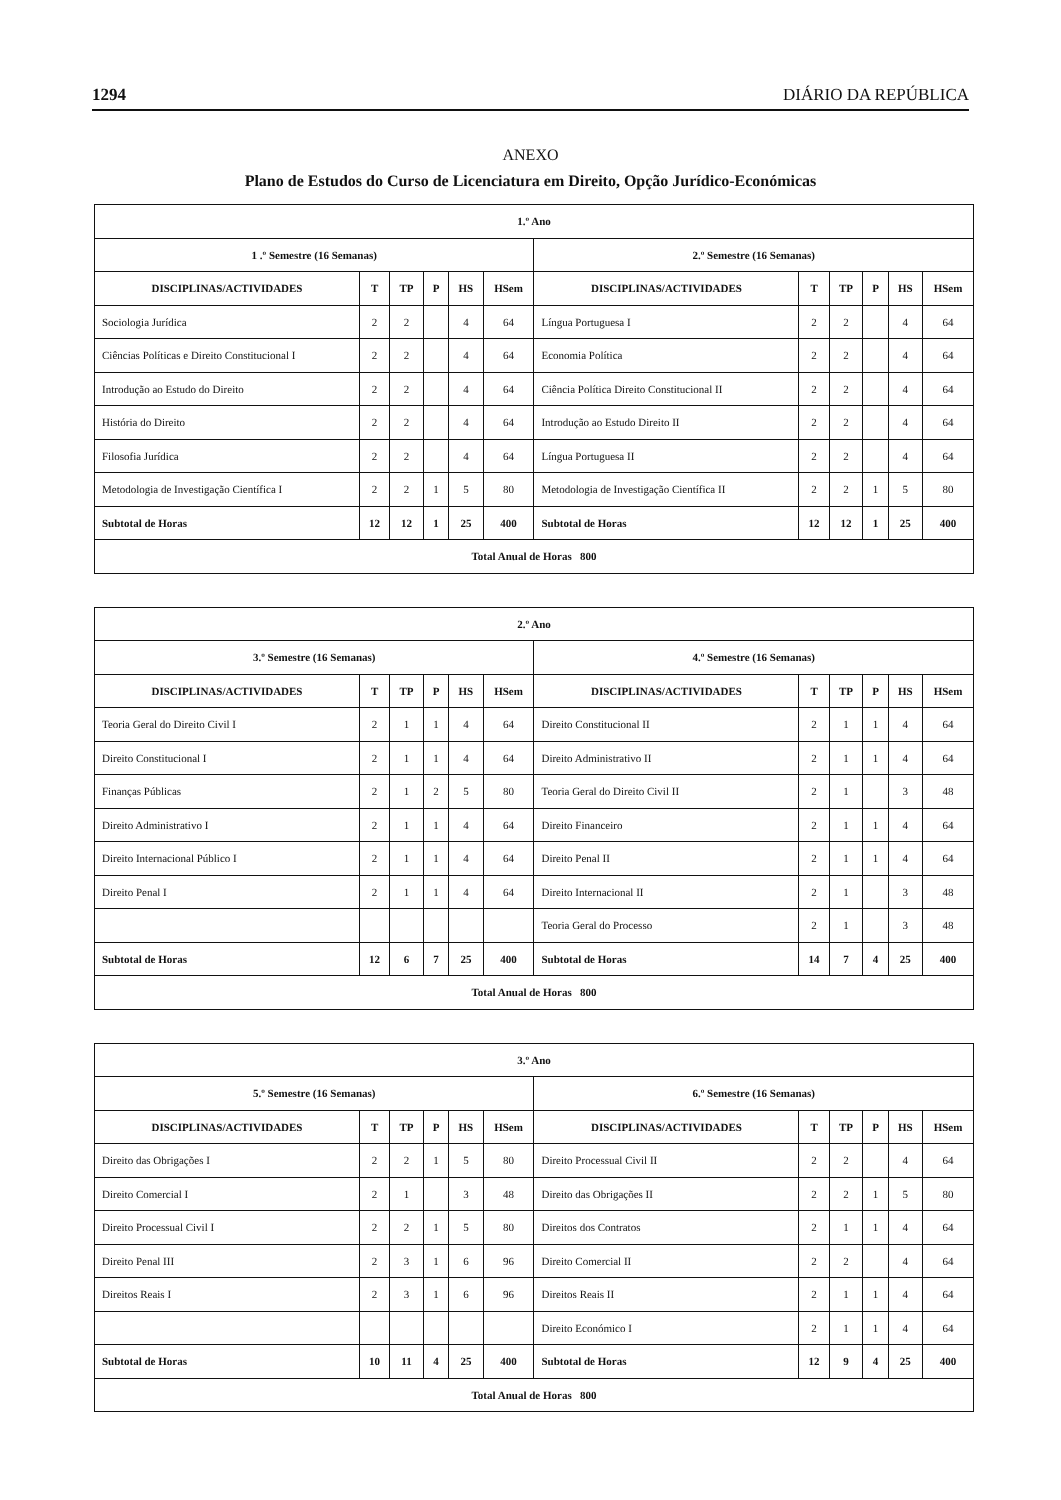1294 DIÁRIO DA REPÚBLICA
ANEXO
Plano de Estudos do Curso de Licenciatura em Direito, Opção Jurídico-Económicas
| 1.º Ano | | | | | | | | | | | |
| --- | --- | --- | --- | --- | --- | --- | --- | --- | --- | --- | --- |
| 1 .º Semestre (16 Semanas) | | | | | | 2.º Semestre (16 Semanas) | | | | | |
| DISCIPLINAS/ACTIVIDADES | T | TP | P | HS | HSem | DISCIPLINAS/ACTIVIDADES | T | TP | P | HS | HSem |
| Sociologia Jurídica | 2 | 2 | | 4 | 64 | Língua Portuguesa I | 2 | 2 | | 4 | 64 |
| Ciências Políticas e Direito Constitucional I | 2 | 2 | | 4 | 64 | Economia Política | 2 | 2 | | 4 | 64 |
| Introdução ao Estudo do Direito | 2 | 2 | | 4 | 64 | Ciência Política Direito Constitucional II | 2 | 2 | | 4 | 64 |
| História do Direito | 2 | 2 | | 4 | 64 | Introdução ao Estudo Direito II | 2 | 2 | | 4 | 64 |
| Filosofia Jurídica | 2 | 2 | | 4 | 64 | Língua Portuguesa II | 2 | 2 | | 4 | 64 |
| Metodologia de Investigação Científica I | 2 | 2 | 1 | 5 | 80 | Metodologia de Investigação Científica II | 2 | 2 | 1 | 5 | 80 |
| Subtotal de Horas | 12 | 12 | 1 | 25 | 400 | Subtotal de Horas | 12 | 12 | 1 | 25 | 400 |
| Total Anual de Horas 800 | | | | | | | | | | | |
| 2.º Ano | | | | | | | | | | | |
| --- | --- | --- | --- | --- | --- | --- | --- | --- | --- | --- | --- |
| 3.º Semestre (16 Semanas) | | | | | | 4.º Semestre (16 Semanas) | | | | | |
| DISCIPLINAS/ACTIVIDADES | T | TP | P | HS | HSem | DISCIPLINAS/ACTIVIDADES | T | TP | P | HS | HSem |
| Teoria Geral do Direito Civil I | 2 | 1 | 1 | 4 | 64 | Direito Constitucional II | 2 | 1 | 1 | 4 | 64 |
| Direito Constitucional I | 2 | 1 | 1 | 4 | 64 | Direito Administrativo II | 2 | 1 | 1 | 4 | 64 |
| Finanças Públicas | 2 | 1 | 2 | 5 | 80 | Teoria Geral do Direito Civil II | 2 | 1 | | 3 | 48 |
| Direito Administrativo I | 2 | 1 | 1 | 4 | 64 | Direito Financeiro | 2 | 1 | 1 | 4 | 64 |
| Direito Internacional Público I | 2 | 1 | 1 | 4 | 64 | Direito Penal II | 2 | 1 | 1 | 4 | 64 |
| Direito Penal I | 2 | 1 | 1 | 4 | 64 | Direito Internacional II | 2 | 1 | | 3 | 48 |
| | | | | | | Teoria Geral do Processo | 2 | 1 | | 3 | 48 |
| Subtotal de Horas | 12 | 6 | 7 | 25 | 400 | Subtotal de Horas | 14 | 7 | 4 | 25 | 400 |
| Total Anual de Horas 800 | | | | | | | | | | | |
| 3.º Ano | | | | | | | | | | | |
| --- | --- | --- | --- | --- | --- | --- | --- | --- | --- | --- | --- |
| 5.º Semestre (16 Semanas) | | | | | | 6.º Semestre (16 Semanas) | | | | | |
| DISCIPLINAS/ACTIVIDADES | T | TP | P | HS | HSem | DISCIPLINAS/ACTIVIDADES | T | TP | P | HS | HSem |
| Direito das Obrigações I | 2 | 2 | 1 | 5 | 80 | Direito Processual Civil II | 2 | 2 | | 4 | 64 |
| Direito Comercial I | 2 | 1 | | 3 | 48 | Direito das Obrigações II | 2 | 2 | 1 | 5 | 80 |
| Direito Processual Civil I | 2 | 2 | 1 | 5 | 80 | Direitos dos Contratos | 2 | 1 | 1 | 4 | 64 |
| Direito Penal III | 2 | 3 | 1 | 6 | 96 | Direito Comercial II | 2 | 2 | | 4 | 64 |
| Direitos Reais I | 2 | 3 | 1 | 6 | 96 | Direitos Reais II | 2 | 1 | 1 | 4 | 64 |
| | | | | | | Direito Económico I | 2 | 1 | 1 | 4 | 64 |
| Subtotal de Horas | 10 | 11 | 4 | 25 | 400 | Subtotal de Horas | 12 | 9 | 4 | 25 | 400 |
| Total Anual de Horas 800 | | | | | | | | | | | |